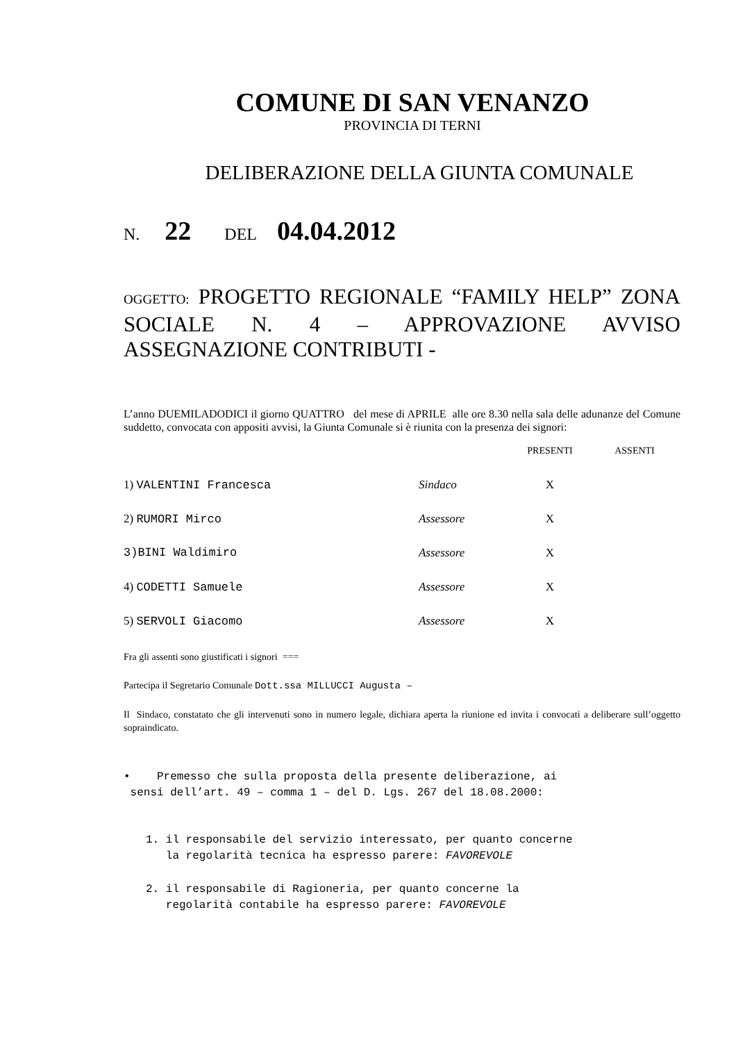COMUNE DI SAN VENANZO
PROVINCIA DI TERNI
DELIBERAZIONE DELLA GIUNTA COMUNALE
N. 22 DEL 04.04.2012
OGGETTO: PROGETTO REGIONALE “FAMILY HELP” ZONA SOCIALE N. 4 – APPROVAZIONE AVVISO ASSEGNAZIONE CONTRIBUTI -
L’anno DUEMILADODICI il giorno QUATTRO del mese di APRILE alle ore 8.30 nella sala delle adunanze del Comune suddetto, convocata con appositi avvisi, la Giunta Comunale si è riunita con la presenza dei signori:
| | | PRESENTI | ASSENTI |
| 1) VALENTINI Francesca | Sindaco | X | |
| 2) RUMORI Mirco | Assessore | X | |
| 3)BINI Waldimiro | Assessore | X | |
| 4) CODETTI Samuele | Assessore | X | |
| 5) SERVOLI Giacomo | Assessore | X | |
Fra gli assenti sono giustificati i signori ===
Partecipa il Segretario Comunale Dott.ssa MILLUCCI Augusta –
Il Sindaco, constatato che gli intervenuti sono in numero legale, dichiara aperta la riunione ed invita i convocati a deliberare sull’oggetto sopraindicato.
• Premesso che sulla proposta della presente deliberazione, ai
sensi dell’art. 49 – comma 1 – del D. Lgs. 267 del 18.08.2000:
1. il responsabile del servizio interessato, per quanto concerne
la regolarità tecnica ha espresso parere: FAVOREVOLE
2. il responsabile di Ragioneria, per quanto concerne la
regolarità contabile ha espresso parere: FAVOREVOLE